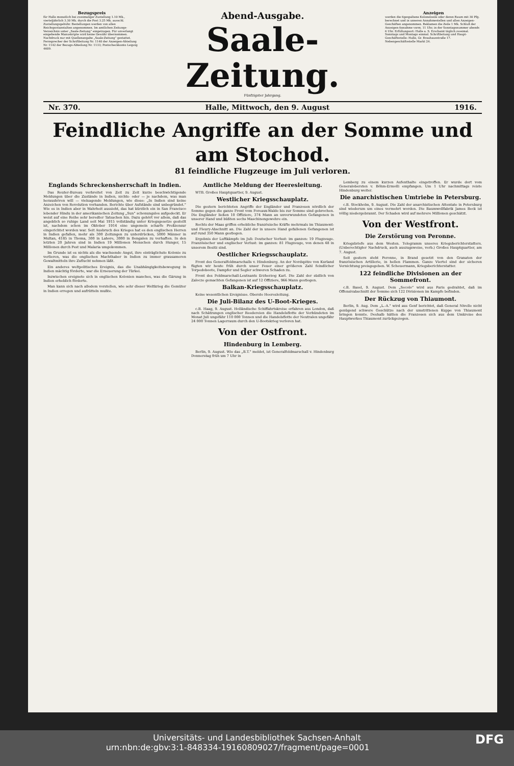Bezugspreis
für Halle monatlich bei zweimaliger Zustellung 1.10 Mk., vierteljährlich 3.30 Mk. durch die Post 3.25 Mk. ausschl. Zustellungsgebühr. Bestellungen werden von allen Reichspostanstalten angenommen. Im amtlichen Zeitungs-Verzeichnis unter „Saale-Zeitung“ eingetragen. Für unverlangt eingehende Manuskripte wird keine Gewähr übernommen. Nachdruck nur mit Quellenangabe „Saale-Zeitung“ gestattet. Fernsprecher der Schriftleitung Nr. 1140 der Anzeigen-Abteilung Nr. 1142 der Bezugs-Abteilung Nr. 1133; Postscheckkonto Leipzig 4609.
Abend-Ausgabe.
Saale-Zeitung.
Fünfzigster Jahrgang.
Anzeigen
werden die 6gespaltene Kolonelzeile oder deren Raum mit 30 Pfg. berechnet und in unseren Annahmestellen und allen Anzeigen-Geschäften angenommen. Reklamen die Zeile 1 Mk. Schluß der Anzeigen-Annahme vorm. 11 Uhr, in der Sonntagsnummer abends 6 Uhr. Erfüllungsort: Halle a. S. Erscheint täglich zweimal. Sonntags und Montags einmal. Schriftleitung und Haupt-Geschäftsstelle: Halle, Gr. Brauhausstraße 17. Nebengeschäftsstelle Markt 24.
Nr. 370. Halle, Mittwoch, den 9. August 1916.
Feindliche Angriffe an der Somme und am Stochod.
81 feindliche Flugzeuge im Juli verloren.
Englands Schreckensherrschaft in Indien.
Das Reuter-Bureau verbreitet von Zeit zu Zeit kurze beschwichtigende Meldungen über die Zustände in Indien, nichts- oder — je nachdem, was man heraushören will — vielsagende Meldungen, wie diese: „In Indien sind keine Anzeichen von Revolution vorhanden. Berichte über Aufstände sind unbegründet.“ Wie es in Indien aber in Wahrheit aussieht, das hat kürzlich ein in San Francisco lebender Hindu in der amerikanischen Zeitung „Sun“ schonungslos aufgedeckt. Er weist auf eine Reihe sehr beredter Tatsachen hin. Dazu gehört vor allem, daß das angeblich so ruhige Land seit Mai 1915 vollständig unter Kriegsgesetze gestellt ist, nachdem schon im Oktober 1914 eine ungemein scharfe Preßzensur eingerichtet worden war. Seit Ausbruch des Krieges hat es den englischen Herren in Indien gefallen, mehr als 300 Zeitungen zu unterdrücken, 5000 Männer in Multan, 4185 in Thoma, 300 in Lahore, 3000 in Bengalen zu verhaften. In den letzten 20 Jahren sind in Indien 19 Millionen Menschen durch Hunger, 15 Millionen durch Pest und Malaria umgekommen.
Im Grunde ist es nichts als die wachsende Angst, ihre einträglichste Kolonie zu verlieren, was die englischen Machthaber in Indien zu immer grausameren Gewaltmitteln ihre Zuflucht nehmen läßt.
Ein anderes weltpolitisches Ereignis, das die Unabhängigkeitsbewegung in Indien mächtig förderte, war die Erneuerung der Türkei.
Inzwischen ereignete sich in englischen Kolonien manches, was die Gärung in Indien erheblich förderte.
Man kann sich nach alledem vorstellen, wie sehr dieser Weltkrieg die Gemüter in Indien erregen und aufrütteln mußte.
Amtliche Meldung der Heeresleitung.
WTB. Großes Hauptquartier, 9. August.
Westlicher Kriegsschauplatz.
Die gestern berichteten Angriffe der Engländer und Franzosen nördlich der Somme gegen die ganze Front vom Foreaux-Walde bis zur Somme sind gebrochen. Die Engländer ließen 10 Offiziere, 374 Mann an unverwundeten Gefangenen in unserer Hand und büßten sechs Maschinengewehre ein.
Rechts der Maas griffen erhebliche französische Kräfte mehrmals im Thiaumont- und Fleury-Abschnitt an. Die Zahl der in unsere Hand gefallenen Gefangenen ist auf rund 350 Mann gestiegen.
Ergebnis der Luftkämpfe im Juli: Deutscher Verlust: im ganzen: 19 Flugzeuge. Französischer und englischer Verlust: im ganzen: 81 Flugzeuge, von denen 48 in unserem Besitz sind.
Oestlicher Kriegsschauplatz.
Front des Generalfeldmarschalls v. Hindenburg. An der Nordspitze von Kurland fügten wir heute früh durch unser Feuer einer größeren Zahl feindlicher Torpedoboote, Dampfer und Segler schweren Schaden zu.
Front des Feldmarschall-Leutnants Erzherzog Karl. Die Zahl der südlich von Zalocze gemachten Gefangenen ist auf 12 Offiziere, 966 Mann gestiegen.
Balkan-Kriegsschauplatz.
Keine wesentlichen Ereignisse. Oberste Heeresleitung.
Die Juli-Bilanz des U-Boot-Krieges.
c.B. Haag, 9. August. Holländische Schiffahrtskreise erfahren aus London, daß nach Schätzungen englischer Reedereien die Handelsflotte der Verbündeten im Monat Juli ungefähr 110 000 Tonnen und die Handelsflotte der Neutralen ungefähr 24 000 Tonnen Lagerraum durch den U-Bootskrieg verloren hat.
Von der Ostfront.
Hindenburg in Lemberg.
Berlin, 9. August. Wie das „B.T.“ meldet, ist Generalfeldmarschall v. Hindenburg Donnerstag früh um 7 Uhr in
Lemberg zu einem kurzen Aufenthalte eingetroffen. Er wurde dort vom Generalobersten v. Böhm-Ermolli empfangen. Um 1 Uhr nachmittags reiste Hindenburg weiter.
Die anarchistischen Umtriebe in Petersburg.
c.B. Stockholm, 9. August. Die Zahl der anarchistischen Attentate in Petersburg sind wiederum um eines vermehrt worden. Die Baumwollfabrik James Beck ist völlig niedergebrannt. Der Schaden wird auf mehrere Millionen geschätzt.
Von der Westfront.
Die Zerstörung von Peronne.
Kriegsbriefe aus dem Westen. Telegramm unseres Kriegsberichterstatters. (Unberechtigter Nachdruck, auch auszugsweise, verb.) Großes Hauptquartier, am 7. August.
Seit gestern steht Peronne, in Brand gesetzt von den Granaten der französischen Artillerie, in hellen Flammen. Ganze Viertel sind der sicheren Vernichtung preisgegeben. W. Scheuermann, Kriegsberichterstatter.
122 feindliche Divisionen an der Sommefront.
c.B. Basel, 9. August. Dem „Secolo“ wird aus Paris gedrahtet, daß im Offensivabschnitt der Somme sich 122 Divisionen im Kampfe befinden.
Der Rückzug von Thiaumont.
Berlin, 9. Aug. Dem „L.-A.“ wird aus Genf berichtet, daß General Nivelle nicht genügend schwere Geschütze nach der umstrittenen Kuppe von Thiaumont bringen konnte. Deshalb hätten die Franzosen sich aus dem Umkreise des Hauptwerkes Thiaumont zurückgezogen.
Universitäts- und Landesbibliothek Sachsen-Anhalt
urn:nbn:de:gbv:3:1-848334-19160809027/fragment/page=0001 DFG